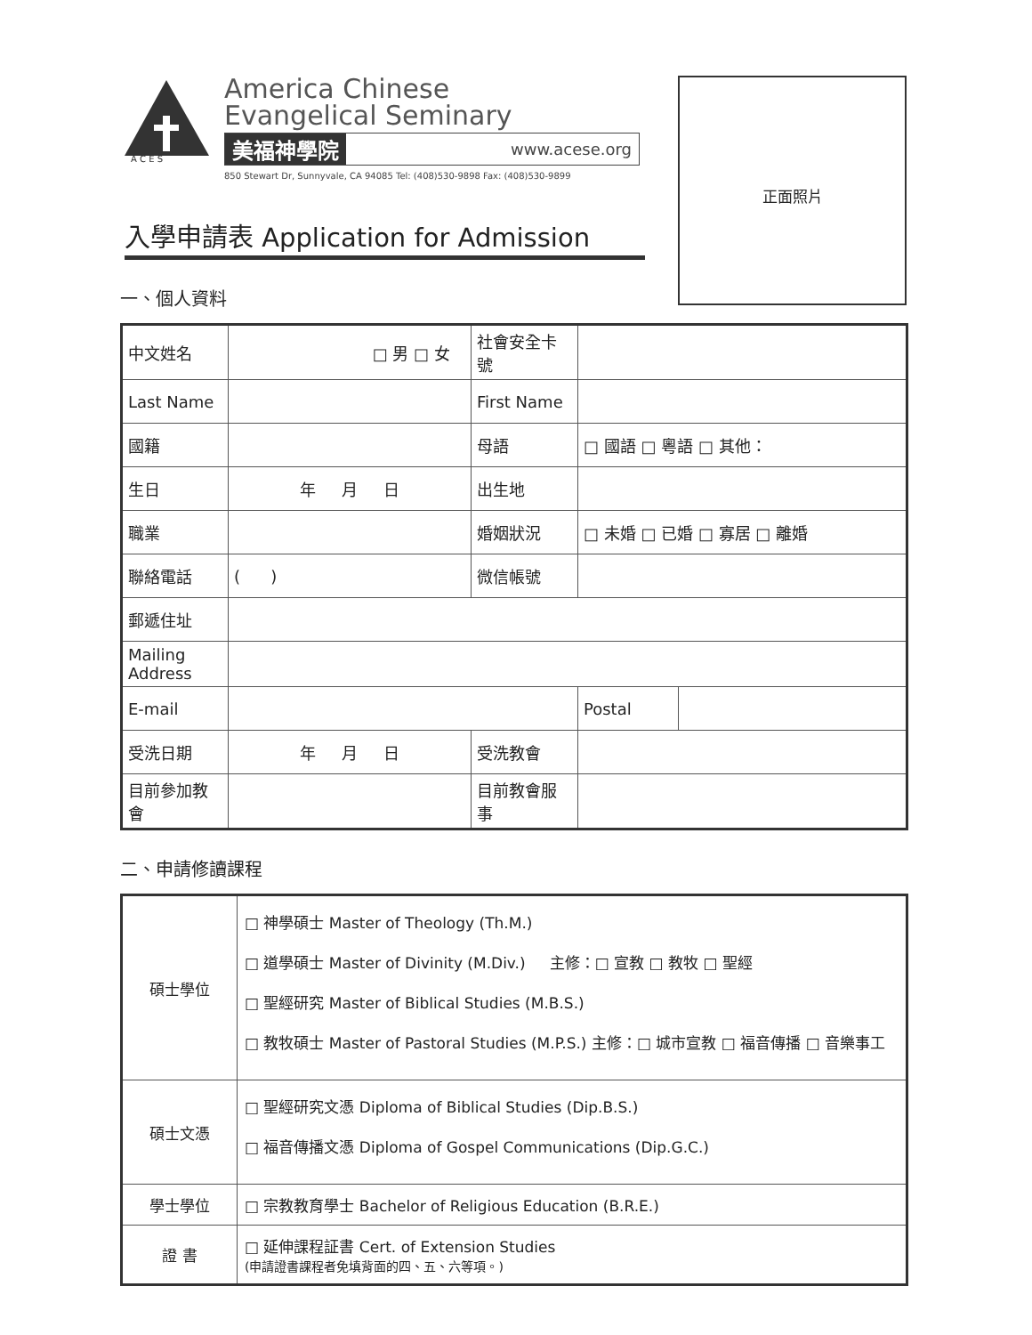A C E S
America Chinese
Evangelical Seminary
美福神學院 www.acese.org
850 Stewart Dr, Sunnyvale, CA 94085 Tel: (408)530-9898 Fax: (408)530-9899
正面照片
入學申請表 Application for Admission
一、個人資料
| 中文姓名 | □ 男 □ 女 | 社會安全卡號 | | |
| Last Name | | First Name | | |
| 國籍 | | 母語 | □ 國語 □ 粵語 □ 其他： | |
| 生日 | 年 月 日 | 出生地 | | |
| 職業 | | 婚姻狀況 | □ 未婚 □ 已婚 □ 寡居 □ 離婚 | |
| 聯絡電話 | ( ) | 微信帳號 | | |
| 郵遞住址 | | | | |
| Mailing Address | | | | |
| E-mail | | | Postal | |
| 受洗日期 | 年 月 日 | 受洗教會 | | |
| 目前參加教會 | | 目前教會服事 | | |
二、申請修讀課程
| 碩士學位 | □ 神學碩士 Master of Theology (Th.M.) □ 道學碩士 Master of Divinity (M.Div.) 主修：□ 宣教 □ 教牧 □ 聖經 □ 聖經研究 Master of Biblical Studies (M.B.S.) □ 教牧碩士 Master of Pastoral Studies (M.P.S.) 主修：□ 城市宣教 □ 福音傳播 □ 音樂事工 |
| 碩士文憑 | □ 聖經研究文憑 Diploma of Biblical Studies (Dip.B.S.) □ 福音傳播文憑 Diploma of Gospel Communications (Dip.G.C.) |
| 學士學位 | □ 宗教教育學士 Bachelor of Religious Education (B.R.E.) |
| 證 書 | □ 延伸課程証書 Cert. of Extension Studies (申請證書課程者免填背面的四、五、六等項。) |